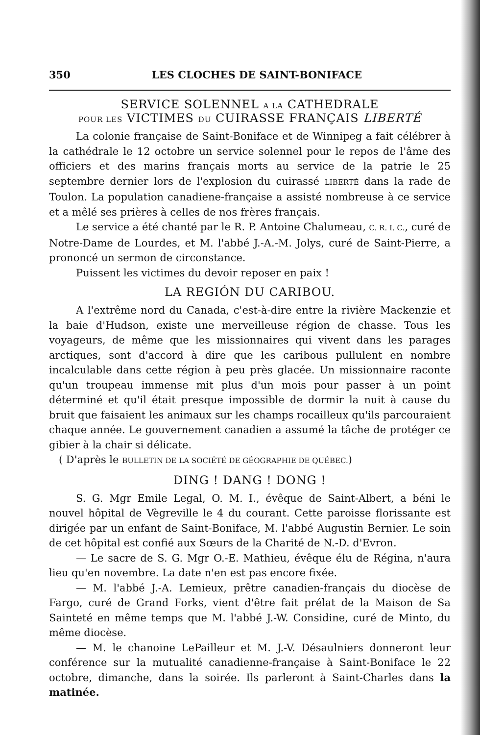350 LES CLOCHES DE SAINT-BONIFACE
SERVICE SOLENNEL A LA CATHEDRALE
POUR LES VICTIMES DU CUIRASSE FRANÇAIS LIBERTÉ
La colonie française de Saint-Boniface et de Winnipeg a fait célébrer à la cathédrale le 12 octobre un service solennel pour le repos de l'âme des officiers et des marins français morts au service de la patrie le 25 septembre dernier lors de l'explosion du cuirassé LIBERTÉ dans la rade de Toulon. La population canadiene-française a assisté nombreuse à ce service et a mêlé ses prières à celles de nos frères français.
Le service a été chanté par le R. P. Antoine Chalumeau, C. R. I. C., curé de Notre-Dame de Lourdes, et M. l'abbé J.-A.-M. Jolys, curé de Saint-Pierre, a prononcé un sermon de circonstance.
Puissent les victimes du devoir reposer en paix !
LA REGIÓN DU CARIBOU.
A l'extrême nord du Canada, c'est-à-dire entre la rivière Mackenzie et la baie d'Hudson, existe une merveilleuse région de chasse. Tous les voyageurs, de même que les missionnaires qui vivent dans les parages arctiques, sont d'accord à dire que les caribous pullulent en nombre incalculable dans cette région à peu près glacée. Un missionnaire raconte qu'un troupeau immense mit plus d'un mois pour passer à un point déterminé et qu'il était presque impossible de dormir la nuit à cause du bruit que faisaient les animaux sur les champs rocailleux qu'ils parcouraient chaque année. Le gouvernement canadien a assumé la tâche de protéger ce gibier à la chair si délicate.
( D'après le BULLETIN DE LA SOCIÉTÉ DE GÉOGRAPHIE DE QUÉBEC.)
DING ! DANG ! DONG !
S. G. Mgr Emile Legal, O. M. I., évêque de Saint-Albert, a béni le nouvel hôpital de Vègreville le 4 du courant. Cette paroisse florissante est dirigée par un enfant de Saint-Boniface, M. l'abbé Augustin Bernier. Le soin de cet hôpital est confié aux Sœurs de la Charité de N.-D. d'Evron.
— Le sacre de S. G. Mgr O.-E. Mathieu, évêque élu de Régina, n'aura lieu qu'en novembre. La date n'en est pas encore fixée.
— M. l'abbé J.-A. Lemieux, prêtre canadien-français du diocèse de Fargo, curé de Grand Forks, vient d'être fait prélat de la Maison de Sa Sainteté en même temps que M. l'abbé J.-W. Considine, curé de Minto, du même diocèse.
— M. le chanoine LePailleur et M. J.-V. Désaulniers donneront leur conférence sur la mutualité canadienne-française à Saint-Boniface le 22 octobre, dimanche, dans la soirée. Ils parleront à Saint-Charles dans la matinée.